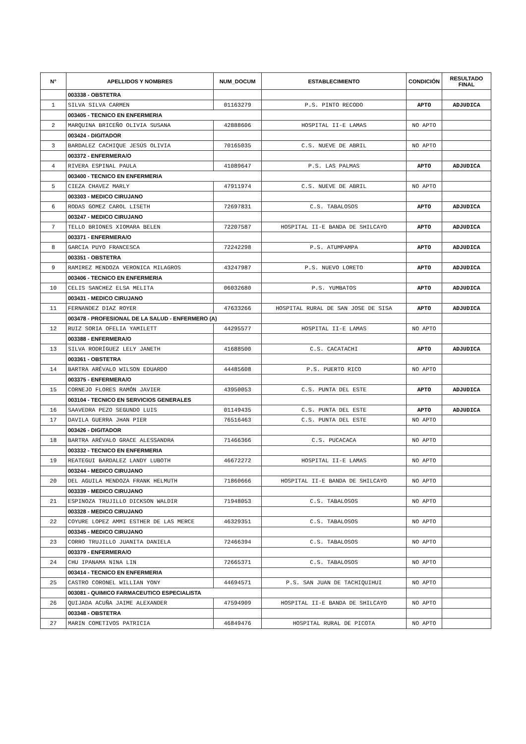| N° | APELLIDOS Y NOMBRES | NUM_DOCUM | ESTABLECIMIENTO | CONDICIÓN | RESULTADO FINAL |
| --- | --- | --- | --- | --- | --- |
| | 003338 - OBSTETRA | | | | |
| 1 | SILVA SILVA CARMEN | 01163279 | P.S. PINTO RECODO | APTO | ADJUDICA |
| | 003405 - TECNICO EN ENFERMERIA | | | | |
| 2 | MARQUINA BRICEÑO OLIVIA SUSANA | 42888606 | HOSPITAL II-E LAMAS | NO APTO | |
| | 003424 - DIGITADOR | | | | |
| 3 | BARDALEZ CACHIQUE JESÚS OLIVIA | 70165035 | C.S. NUEVE DE ABRIL | NO APTO | |
| | 003372 - ENFERMERA/O | | | | |
| 4 | RIVERA ESPINAL PAULA | 41089647 | P.S. LAS PALMAS | APTO | ADJUDICA |
| | 003400 - TECNICO EN ENFERMERIA | | | | |
| 5 | CIEZA CHAVEZ MARLY | 47911974 | C.S. NUEVE DE ABRIL | NO APTO | |
| | 003303 - MEDICO CIRUJANO | | | | |
| 6 | RODAS GOMEZ CAROL LISETH | 72697831 | C.S. TABALOSOS | APTO | ADJUDICA |
| | 003247 - MEDICO CIRUJANO | | | | |
| 7 | TELLO BRIONES XIOMARA BELEN | 72207587 | HOSPITAL II-E BANDA DE SHILCAYO | APTO | ADJUDICA |
| | 003371 - ENFERMERA/O | | | | |
| 8 | GARCIA PUYO FRANCESCA | 72242298 | P.S. ATUMPAMPA | APTO | ADJUDICA |
| | 003351 - OBSTETRA | | | | |
| 9 | RAMIREZ MENDOZA VERONICA MILAGROS | 43247987 | P.S. NUEVO LORETO | APTO | ADJUDICA |
| | 003406 - TECNICO EN ENFERMERIA | | | | |
| 10 | CELIS SANCHEZ ELSA MELITA | 06032680 | P.S. YUMBATOS | APTO | ADJUDICA |
| | 003431 - MEDICO CIRUJANO | | | | |
| 11 | FERNANDEZ DIAZ ROYER | 47633266 | HOSPITAL RURAL DE SAN JOSE DE SISA | APTO | ADJUDICA |
| | 003478 - PROFESIONAL DE LA SALUD - ENFERMERO (A) | | | | |
| 12 | RUIZ SORIA OFELIA YAMILETT | 44295577 | HOSPITAL II-E LAMAS | NO APTO | |
| | 003388 - ENFERMERA/O | | | | |
| 13 | SILVA RODRÍGUEZ LELY JANETH | 41688500 | C.S. CACATACHI | APTO | ADJUDICA |
| | 003361 - OBSTETRA | | | | |
| 14 | BARTRA ARÉVALO WILSON EDUARDO | 44485608 | P.S. PUERTO RICO | NO APTO | |
| | 003375 - ENFERMERA/O | | | | |
| 15 | CORNEJO FLORES RAMÓN JAVIER | 43950053 | C.S. PUNTA DEL ESTE | APTO | ADJUDICA |
| | 003104 - TECNICO EN SERVICIOS GENERALES | | | | |
| 16 | SAAVEDRA PEZO SEGUNDO LUIS | 01149435 | C.S. PUNTA DEL ESTE | APTO | ADJUDICA |
| 17 | DAVILA GUERRA JHAN PIER | 76516463 | C.S. PUNTA DEL ESTE | NO APTO | |
| | 003426 - DIGITADOR | | | | |
| 18 | BARTRA ARÉVALO GRACE ALESSANDRA | 71466366 | C.S. PUCACACA | NO APTO | |
| | 003332 - TECNICO EN ENFERMERIA | | | | |
| 19 | REATEGUI BARDALEZ LANDY LUBOTH | 46672272 | HOSPITAL II-E LAMAS | NO APTO | |
| | 003244 - MEDICO CIRUJANO | | | | |
| 20 | DEL AGUILA MENDOZA FRANK HELMUTH | 71860666 | HOSPITAL II-E BANDA DE SHILCAYO | NO APTO | |
| | 003339 - MEDICO CIRUJANO | | | | |
| 21 | ESPINOZA TRUJILLO DICKSON WALDIR | 71948053 | C.S. TABALOSOS | NO APTO | |
| | 003328 - MEDICO CIRUJANO | | | | |
| 22 | COYURE LOPEZ AMMI ESTHER DE LAS MERCE | 46329351 | C.S. TABALOSOS | NO APTO | |
| | 003345 - MEDICO CIRUJANO | | | | |
| 23 | CORRO TRUJILLO JUANITA DANIELA | 72466394 | C.S. TABALOSOS | NO APTO | |
| | 003379 - ENFERMERA/O | | | | |
| 24 | CHU IPANAMA NINA LIN | 72665371 | C.S. TABALOSOS | NO APTO | |
| | 003414 - TECNICO EN ENFERMERIA | | | | |
| 25 | CASTRO CORONEL WILLIAN YONY | 44694571 | P.S. SAN JUAN DE TACHIQUIHUI | NO APTO | |
| | 003081 - QUIMICO FARMACEUTICO ESPECIALISTA | | | | |
| 26 | QUIJADA ACUÑA JAIME ALEXANDER | 47594909 | HOSPITAL II-E BANDA DE SHILCAYO | NO APTO | |
| | 003348 - OBSTETRA | | | | |
| 27 | MARIN COMETIVOS PATRICIA | 46849476 | HOSPITAL RURAL DE PICOTA | NO APTO | |